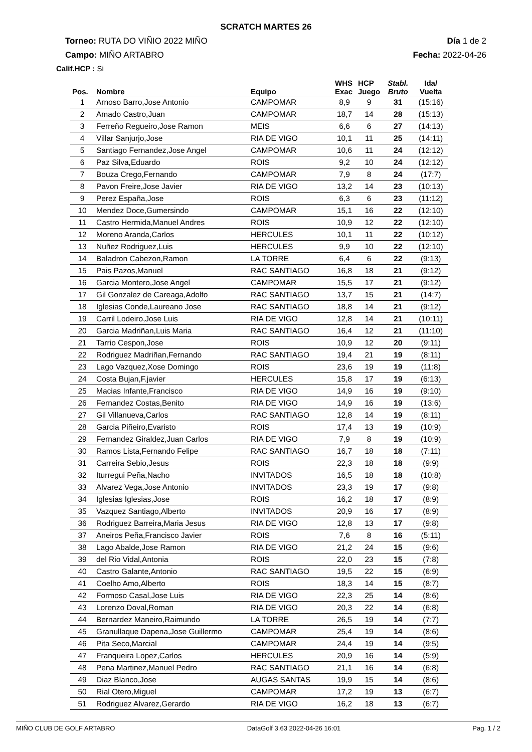SCRATCH MARTES 26
Torneo: RUTA DO VIÑIO 2022 MIÑO Día 1 de 2
Campo: MIÑO ARTABRO Fecha: 2022-04-26
Calif.HCP : Si
| Pos. | Nombre | Equipo | WHS Exac | HCP Juego | Stabl. Bruto | Ida/ Vuelta |
| --- | --- | --- | --- | --- | --- | --- |
| 1 | Arnoso Barro,Jose Antonio | CAMPOMAR | 8,9 | 9 | 31 | (15:16) |
| 2 | Amado Castro,Juan | CAMPOMAR | 18,7 | 14 | 28 | (15:13) |
| 3 | Ferreño Regueiro,Jose Ramon | MEIS | 6,6 | 6 | 27 | (14:13) |
| 4 | Villar Sanjurjo,Jose | RIA DE VIGO | 10,1 | 11 | 25 | (14:11) |
| 5 | Santiago Fernandez,Jose Angel | CAMPOMAR | 10,6 | 11 | 24 | (12:12) |
| 6 | Paz Silva,Eduardo | ROIS | 9,2 | 10 | 24 | (12:12) |
| 7 | Bouza Crego,Fernando | CAMPOMAR | 7,9 | 8 | 24 | (17:7) |
| 8 | Pavon Freire,Jose Javier | RIA DE VIGO | 13,2 | 14 | 23 | (10:13) |
| 9 | Perez España,Jose | ROIS | 6,3 | 6 | 23 | (11:12) |
| 10 | Mendez Doce,Gumersindo | CAMPOMAR | 15,1 | 16 | 22 | (12:10) |
| 11 | Castro Hermida,Manuel Andres | ROIS | 10,9 | 12 | 22 | (12:10) |
| 12 | Moreno Aranda,Carlos | HERCULES | 10,1 | 11 | 22 | (10:12) |
| 13 | Nuñez Rodriguez,Luis | HERCULES | 9,9 | 10 | 22 | (12:10) |
| 14 | Baladron Cabezon,Ramon | LA TORRE | 6,4 | 6 | 22 | (9:13) |
| 15 | Pais Pazos,Manuel | RAC SANTIAGO | 16,8 | 18 | 21 | (9:12) |
| 16 | Garcia Montero,Jose Angel | CAMPOMAR | 15,5 | 17 | 21 | (9:12) |
| 17 | Gil Gonzalez de Careaga,Adolfo | RAC SANTIAGO | 13,7 | 15 | 21 | (14:7) |
| 18 | Iglesias Conde,Laureano Jose | RAC SANTIAGO | 18,8 | 14 | 21 | (9:12) |
| 19 | Carril Lodeiro,Jose Luis | RIA DE VIGO | 12,8 | 14 | 21 | (10:11) |
| 20 | Garcia Madriñan,Luis Maria | RAC SANTIAGO | 16,4 | 12 | 21 | (11:10) |
| 21 | Tarrio Cespon,Jose | ROIS | 10,9 | 12 | 20 | (9:11) |
| 22 | Rodriguez Madriñan,Fernando | RAC SANTIAGO | 19,4 | 21 | 19 | (8:11) |
| 23 | Lago Vazquez,Xose Domingo | ROIS | 23,6 | 19 | 19 | (11:8) |
| 24 | Costa Bujan,F.javier | HERCULES | 15,8 | 17 | 19 | (6:13) |
| 25 | Macias Infante,Francisco | RIA DE VIGO | 14,9 | 16 | 19 | (9:10) |
| 26 | Fernandez Costas,Benito | RIA DE VIGO | 14,9 | 16 | 19 | (13:6) |
| 27 | Gil Villanueva,Carlos | RAC SANTIAGO | 12,8 | 14 | 19 | (8:11) |
| 28 | Garcia Piñeiro,Evaristo | ROIS | 17,4 | 13 | 19 | (10:9) |
| 29 | Fernandez Giraldez,Juan Carlos | RIA DE VIGO | 7,9 | 8 | 19 | (10:9) |
| 30 | Ramos Lista,Fernando Felipe | RAC SANTIAGO | 16,7 | 18 | 18 | (7:11) |
| 31 | Carreira Sebio,Jesus | ROIS | 22,3 | 18 | 18 | (9:9) |
| 32 | Iturregui Peña,Nacho | INVITADOS | 16,5 | 18 | 18 | (10:8) |
| 33 | Alvarez Vega,Jose Antonio | INVITADOS | 23,3 | 19 | 17 | (9:8) |
| 34 | Iglesias Iglesias,Jose | ROIS | 16,2 | 18 | 17 | (8:9) |
| 35 | Vazquez Santiago,Alberto | INVITADOS | 20,9 | 16 | 17 | (8:9) |
| 36 | Rodriguez Barreira,Maria Jesus | RIA DE VIGO | 12,8 | 13 | 17 | (9:8) |
| 37 | Aneiros Peña,Francisco Javier | ROIS | 7,6 | 8 | 16 | (5:11) |
| 38 | Lago Abalde,Jose Ramon | RIA DE VIGO | 21,2 | 24 | 15 | (9:6) |
| 39 | del Rio Vidal,Antonia | ROIS | 22,0 | 23 | 15 | (7:8) |
| 40 | Castro Galante,Antonio | RAC SANTIAGO | 19,5 | 22 | 15 | (6:9) |
| 41 | Coelho Amo,Alberto | ROIS | 18,3 | 14 | 15 | (8:7) |
| 42 | Formoso Casal,Jose Luis | RIA DE VIGO | 22,3 | 25 | 14 | (8:6) |
| 43 | Lorenzo Doval,Roman | RIA DE VIGO | 20,3 | 22 | 14 | (6:8) |
| 44 | Bernardez Maneiro,Raimundo | LA TORRE | 26,5 | 19 | 14 | (7:7) |
| 45 | Granullaque Dapena,Jose Guillermo | CAMPOMAR | 25,4 | 19 | 14 | (8:6) |
| 46 | Pita Seco,Marcial | CAMPOMAR | 24,4 | 19 | 14 | (9:5) |
| 47 | Franqueira Lopez,Carlos | HERCULES | 20,9 | 16 | 14 | (5:9) |
| 48 | Pena Martinez,Manuel Pedro | RAC SANTIAGO | 21,1 | 16 | 14 | (6:8) |
| 49 | Diaz Blanco,Jose | AUGAS SANTAS | 19,9 | 15 | 14 | (8:6) |
| 50 | Rial Otero,Miguel | CAMPOMAR | 17,2 | 19 | 13 | (6:7) |
| 51 | Rodriguez Alvarez,Gerardo | RIA DE VIGO | 16,2 | 18 | 13 | (6:7) |
MIÑO CLUB DE GOLF ARTABRO DataGolf 3.63 2022-04-26 16:01 Pag. 1 / 2